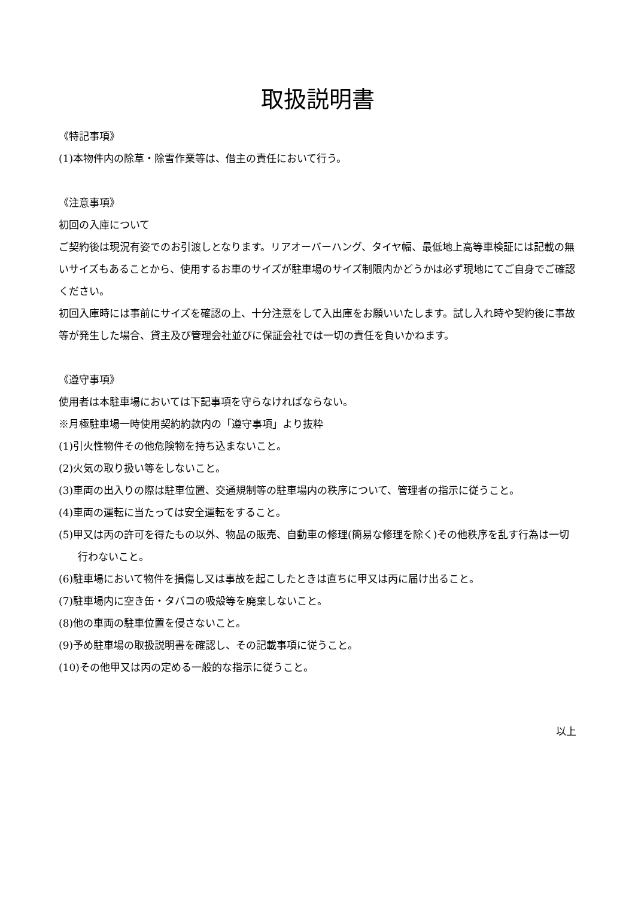取扱説明書
《特記事項》
(1)本物件内の除草・除雪作業等は、借主の責任において行う。
《注意事項》
初回の入庫について
ご契約後は現況有姿でのお引渡しとなります。リアオーバーハング、タイヤ幅、最低地上高等車検証には記載の無いサイズもあることから、使用するお車のサイズが駐車場のサイズ制限内かどうかは必ず現地にてご自身でご確認ください。
初回入庫時には事前にサイズを確認の上、十分注意をして入出庫をお願いいたします。試し入れ時や契約後に事故等が発生した場合、貸主及び管理会社並びに保証会社では一切の責任を負いかねます。
《遵守事項》
使用者は本駐車場においては下記事項を守らなければならない。
※月極駐車場一時使用契約約款内の「遵守事項」より抜粋
(1)引火性物件その他危険物を持ち込まないこと。
(2)火気の取り扱い等をしないこと。
(3)車両の出入りの際は駐車位置、交通規制等の駐車場内の秩序について、管理者の指示に従うこと。
(4)車両の運転に当たっては安全運転をすること。
(5)甲又は丙の許可を得たもの以外、物品の販売、自動車の修理(簡易な修理を除く)その他秩序を乱す行為は一切行わないこと。
(6)駐車場において物件を損傷し又は事故を起こしたときは直ちに甲又は丙に届け出ること。
(7)駐車場内に空き缶・タバコの吸殻等を廃棄しないこと。
(8)他の車両の駐車位置を侵さないこと。
(9)予め駐車場の取扱説明書を確認し、その記載事項に従うこと。
(10)その他甲又は丙の定める一般的な指示に従うこと。
以上